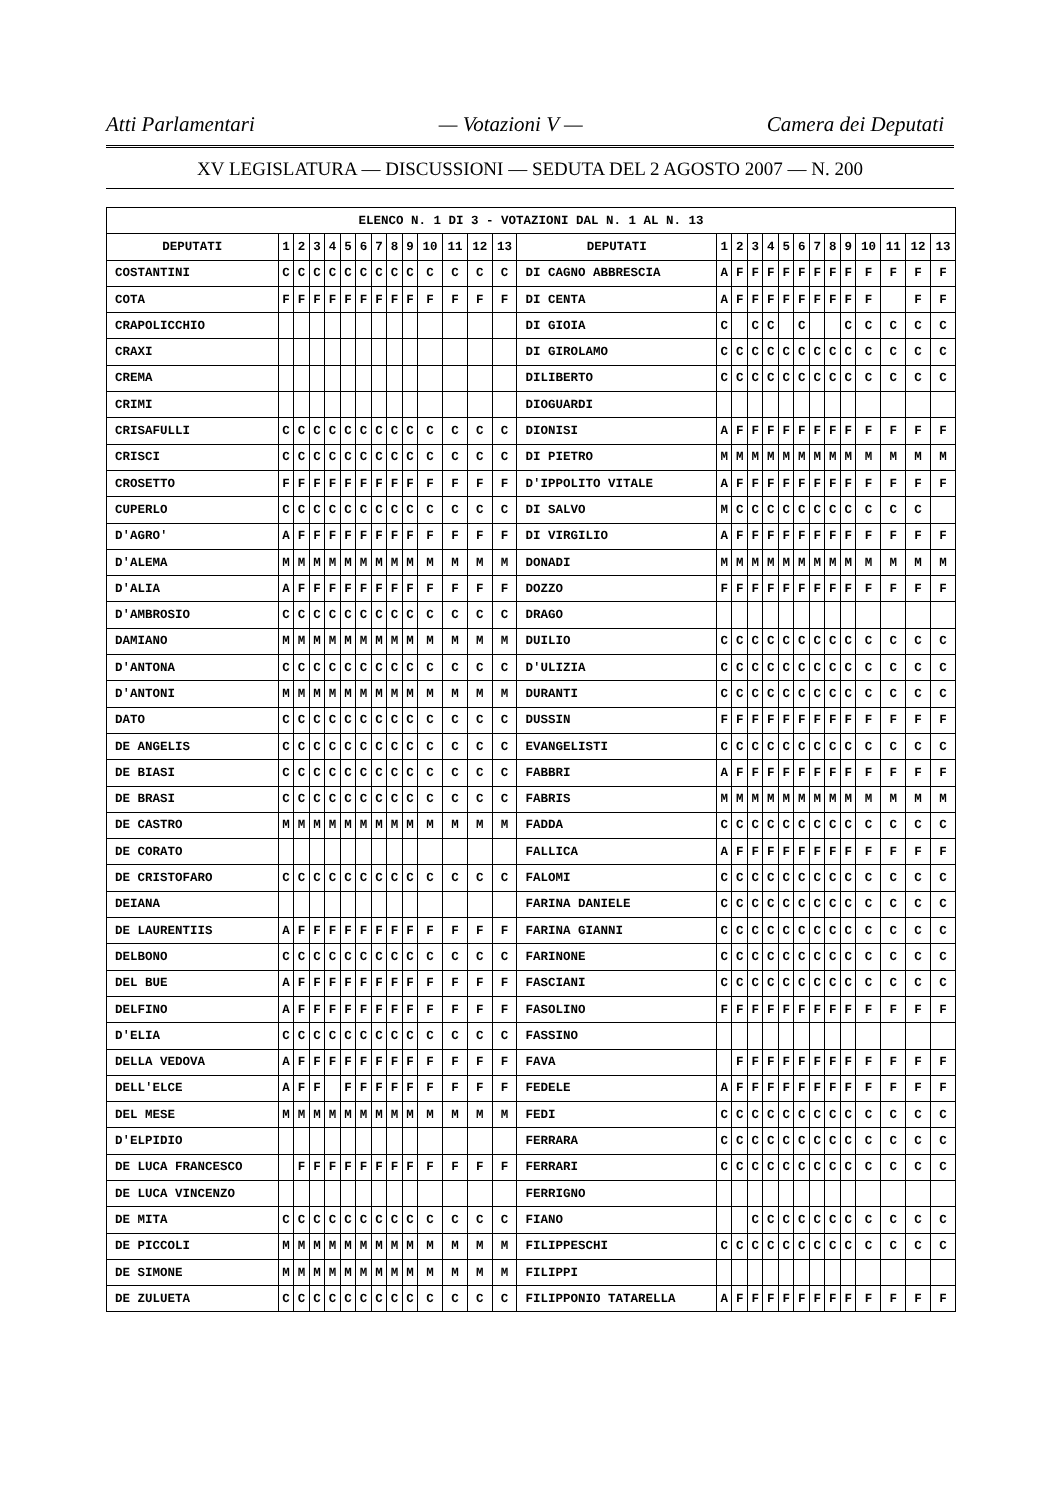Atti Parlamentari — Votazioni V — Camera dei Deputati
XV LEGISLATURA — DISCUSSIONI — SEDUTA DEL 2 AGOSTO 2007 — N. 200
| ELENCO N. 1 DI 3 - VOTAZIONI DAL N. 1 AL N. 13 | | | | | | | | | | | | | | | | | | | | | | | | | | | |
| --- | --- | --- | --- | --- | --- | --- | --- | --- | --- | --- | --- | --- | --- | --- | --- | --- | --- | --- | --- | --- | --- | --- | --- | --- | --- | --- | --- |
| DEPUTATI | 1 | 2 | 3 | 4 | 5 | 6 | 7 | 8 | 9 | 10 | 11 | 12 | 13 | DEPUTATI | 1 | 2 | 3 | 4 | 5 | 6 | 7 | 8 | 9 | 10 | 11 | 12 | 13 |
| COSTANTINI | C | C | C | C | C | C | C | C | C | C | C | C | C | DI CAGNO ABBRESCIA | A | F | F | F | F | F | F | F | F | F | F | F | F |
| COTA | F | F | F | F | F | F | F | F | F | F | F | F | F | DI CENTA | A | F | F | F | F | F | F | F | F | F | | F | F |
| CRAPOLICCHIO | | | | | | | | | | | | | | DI GIOIA | C | | C | C | | C | | | C | C | C | C | C |
| CRAXI | | | | | | | | | | | | | | DI GIROLAMO | C | C | C | C | C | C | C | C | C | C | C | C | C |
| CREMA | | | | | | | | | | | | | | DILIBERTO | C | C | C | C | C | C | C | C | C | C | C | C | C |
| CRIMI | | | | | | | | | | | | | | DIOGUARDI | | | | | | | | | | | | | |
| CRISAFULLI | C | C | C | C | C | C | C | C | C | C | C | C | C | DIONISI | A | F | F | F | F | F | F | F | F | F | F | F | F |
| CRISCI | C | C | C | C | C | C | C | C | C | C | C | C | C | DI PIETRO | M | M | M | M | M | M | M | M | M | M | M | M | M |
| CROSETTO | F | F | F | F | F | F | F | F | F | F | F | F | F | D'IPPOLITO VITALE | A | F | F | F | F | F | F | F | F | F | F | F | F |
| CUPERLO | C | C | C | C | C | C | C | C | C | C | C | C | C | DI SALVO | M | C | C | C | C | C | C | C | C | C | C | C | |
| D'AGRO' | A | F | F | F | F | F | F | F | F | F | F | F | F | DI VIRGILIO | A | F | F | F | F | F | F | F | F | F | F | F | F |
| D'ALEMA | M | M | M | M | M | M | M | M | M | M | M | M | M | DONADI | M | M | M | M | M | M | M | M | M | M | M | M | M |
| D'ALIA | A | F | F | F | F | F | F | F | F | F | F | F | F | DOZZO | F | F | F | F | F | F | F | F | F | F | F | F | F |
| D'AMBROSIO | C | C | C | C | C | C | C | C | C | C | C | C | C | DRAGO | | | | | | | | | | | | | |
| DAMIANO | M | M | M | M | M | M | M | M | M | M | M | M | M | DUILIO | C | C | C | C | C | C | C | C | C | C | C | C | C |
| D'ANTONA | C | C | C | C | C | C | C | C | C | C | C | C | C | D'ULIZIA | C | C | C | C | C | C | C | C | C | C | C | C | C |
| D'ANTONI | M | M | M | M | M | M | M | M | M | M | M | M | M | DURANTI | C | C | C | C | C | C | C | C | C | C | C | C | C |
| DATO | C | C | C | C | C | C | C | C | C | C | C | C | C | DUSSIN | F | F | F | F | F | F | F | F | F | F | F | F | F |
| DE ANGELIS | C | C | C | C | C | C | C | C | C | C | C | C | C | EVANGELISTI | C | C | C | C | C | C | C | C | C | C | C | C | C |
| DE BIASI | C | C | C | C | C | C | C | C | C | C | C | C | C | FABBRI | A | F | F | F | F | F | F | F | F | F | F | F | F |
| DE BRASI | C | C | C | C | C | C | C | C | C | C | C | C | C | FABRIS | M | M | M | M | M | M | M | M | M | M | M | M | M |
| DE CASTRO | M | M | M | M | M | M | M | M | M | M | M | M | M | FADDA | C | C | C | C | C | C | C | C | C | C | C | C | C |
| DE CORATO | | | | | | | | | | | | | | FALLICA | A | F | F | F | F | F | F | F | F | F | F | F | F |
| DE CRISTOFARO | C | C | C | C | C | C | C | C | C | C | C | C | C | FALOMI | C | C | C | C | C | C | C | C | C | C | C | C | C |
| DEIANA | | | | | | | | | | | | | | FARINA DANIELE | C | C | C | C | C | C | C | C | C | C | C | C | C |
| DE LAURENTIIS | A | F | F | F | F | F | F | F | F | F | F | F | F | FARINA GIANNI | C | C | C | C | C | C | C | C | C | C | C | C | C |
| DELBONO | C | C | C | C | C | C | C | C | C | C | C | C | C | FARINONE | C | C | C | C | C | C | C | C | C | C | C | C | C |
| DEL BUE | A | F | F | F | F | F | F | F | F | F | F | F | F | FASCIANI | C | C | C | C | C | C | C | C | C | C | C | C | C |
| DELFINO | A | F | F | F | F | F | F | F | F | F | F | F | F | FASOLINO | F | F | F | F | F | F | F | F | F | F | F | F | F |
| D'ELIA | C | C | C | C | C | C | C | C | C | C | C | C | C | FASSINO | | | | | | | | | | | | | |
| DELLA VEDOVA | A | F | F | F | F | F | F | F | F | F | F | F | F | FAVA | | F | F | F | F | F | F | F | F | F | F | F | F |
| DELL'ELCE | A | F | F | | F | F | F | F | F | F | F | F | F | FEDELE | A | F | F | F | F | F | F | F | F | F | F | F | F |
| DEL MESE | M | M | M | M | M | M | M | M | M | M | M | M | M | FEDI | C | C | C | C | C | C | C | C | C | C | C | C | C |
| D'ELPIDIO | | | | | | | | | | | | | | FERRARA | C | C | C | C | C | C | C | C | C | C | C | C | C |
| DE LUCA FRANCESCO | | F | F | F | F | F | F | F | F | F | F | F | F | FERRARI | C | C | C | C | C | C | C | C | C | C | C | C | C |
| DE LUCA VINCENZO | | | | | | | | | | | | | | FERRIGNO | | | | | | | | | | | | | |
| DE MITA | C | C | C | C | C | C | C | C | C | C | C | C | C | FIANO | | | C | C | C | C | C | C | C | C | C | C | C |
| DE PICCOLI | M | M | M | M | M | M | M | M | M | M | M | M | M | FILIPPESCHI | C | C | C | C | C | C | C | C | C | C | C | C | C |
| DE SIMONE | M | M | M | M | M | M | M | M | M | M | M | M | M | FILIPPI | | | | | | | | | | | | | |
| DE ZULUETA | C | C | C | C | C | C | C | C | C | C | C | C | C | FILIPPONIO TATARELLA | A | F | F | F | F | F | F | F | F | F | F | F | F |